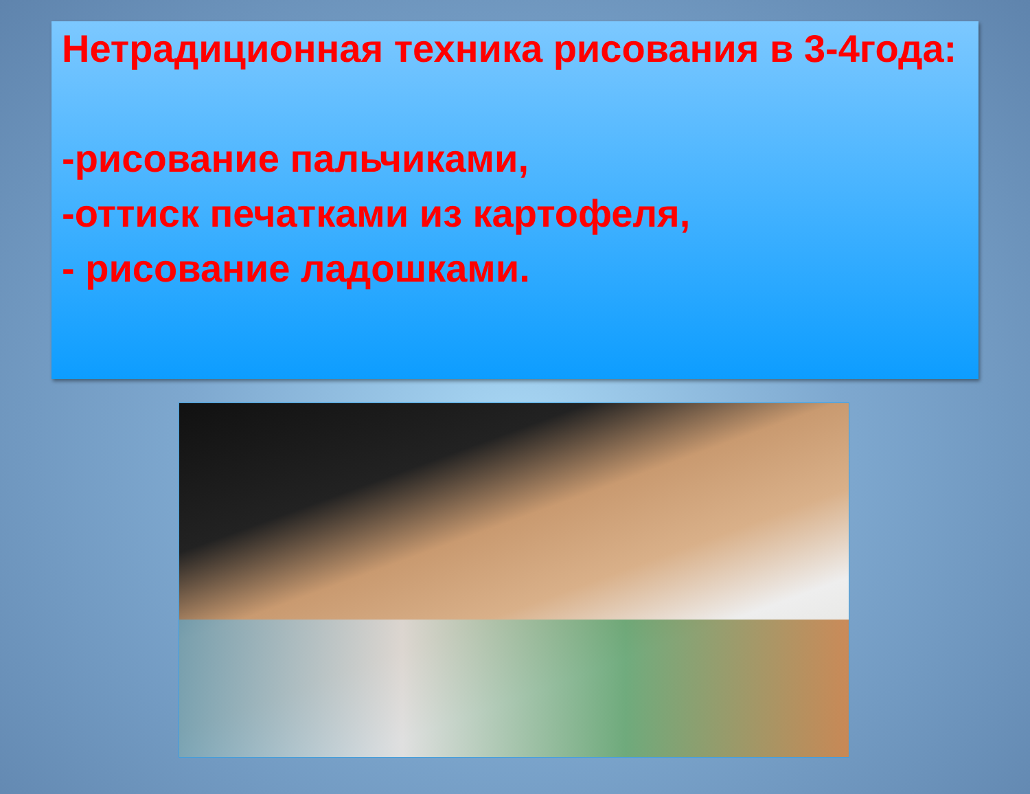Нетрадиционная техника рисования в 3-4года:
-рисование пальчиками,
-оттиск печатками из картофеля,
- рисование ладошками.